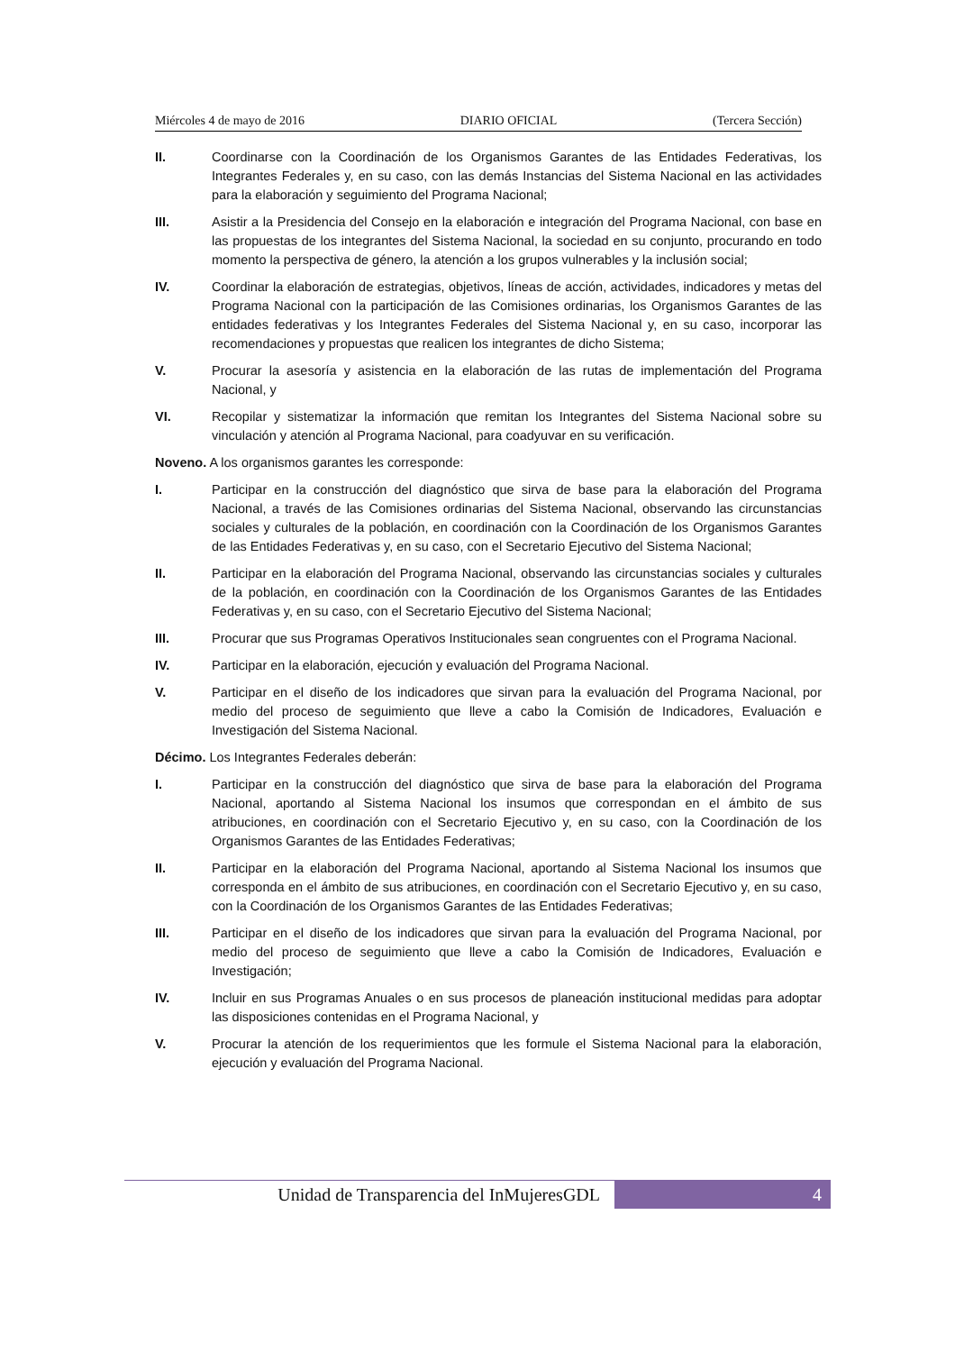Miércoles 4 de mayo de 2016 DIARIO OFICIAL (Tercera Sección)
II. Coordinarse con la Coordinación de los Organismos Garantes de las Entidades Federativas, los Integrantes Federales y, en su caso, con las demás Instancias del Sistema Nacional en las actividades para la elaboración y seguimiento del Programa Nacional;
III. Asistir a la Presidencia del Consejo en la elaboración e integración del Programa Nacional, con base en las propuestas de los integrantes del Sistema Nacional, la sociedad en su conjunto, procurando en todo momento la perspectiva de género, la atención a los grupos vulnerables y la inclusión social;
IV. Coordinar la elaboración de estrategias, objetivos, líneas de acción, actividades, indicadores y metas del Programa Nacional con la participación de las Comisiones ordinarias, los Organismos Garantes de las entidades federativas y los Integrantes Federales del Sistema Nacional y, en su caso, incorporar las recomendaciones y propuestas que realicen los integrantes de dicho Sistema;
V. Procurar la asesoría y asistencia en la elaboración de las rutas de implementación del Programa Nacional, y
VI. Recopilar y sistematizar la información que remitan los Integrantes del Sistema Nacional sobre su vinculación y atención al Programa Nacional, para coadyuvar en su verificación.
Noveno. A los organismos garantes les corresponde:
I. Participar en la construcción del diagnóstico que sirva de base para la elaboración del Programa Nacional, a través de las Comisiones ordinarias del Sistema Nacional, observando las circunstancias sociales y culturales de la población, en coordinación con la Coordinación de los Organismos Garantes de las Entidades Federativas y, en su caso, con el Secretario Ejecutivo del Sistema Nacional;
II. Participar en la elaboración del Programa Nacional, observando las circunstancias sociales y culturales de la población, en coordinación con la Coordinación de los Organismos Garantes de las Entidades Federativas y, en su caso, con el Secretario Ejecutivo del Sistema Nacional;
III. Procurar que sus Programas Operativos Institucionales sean congruentes con el Programa Nacional.
IV. Participar en la elaboración, ejecución y evaluación del Programa Nacional.
V. Participar en el diseño de los indicadores que sirvan para la evaluación del Programa Nacional, por medio del proceso de seguimiento que lleve a cabo la Comisión de Indicadores, Evaluación e Investigación del Sistema Nacional.
Décimo. Los Integrantes Federales deberán:
I. Participar en la construcción del diagnóstico que sirva de base para la elaboración del Programa Nacional, aportando al Sistema Nacional los insumos que correspondan en el ámbito de sus atribuciones, en coordinación con el Secretario Ejecutivo y, en su caso, con la Coordinación de los Organismos Garantes de las Entidades Federativas;
II. Participar en la elaboración del Programa Nacional, aportando al Sistema Nacional los insumos que corresponda en el ámbito de sus atribuciones, en coordinación con el Secretario Ejecutivo y, en su caso, con la Coordinación de los Organismos Garantes de las Entidades Federativas;
III. Participar en el diseño de los indicadores que sirvan para la evaluación del Programa Nacional, por medio del proceso de seguimiento que lleve a cabo la Comisión de Indicadores, Evaluación e Investigación;
IV. Incluir en sus Programas Anuales o en sus procesos de planeación institucional medidas para adoptar las disposiciones contenidas en el Programa Nacional, y
V. Procurar la atención de los requerimientos que les formule el Sistema Nacional para la elaboración, ejecución y evaluación del Programa Nacional.
Unidad de Transparencia del InMujeresGDL 4